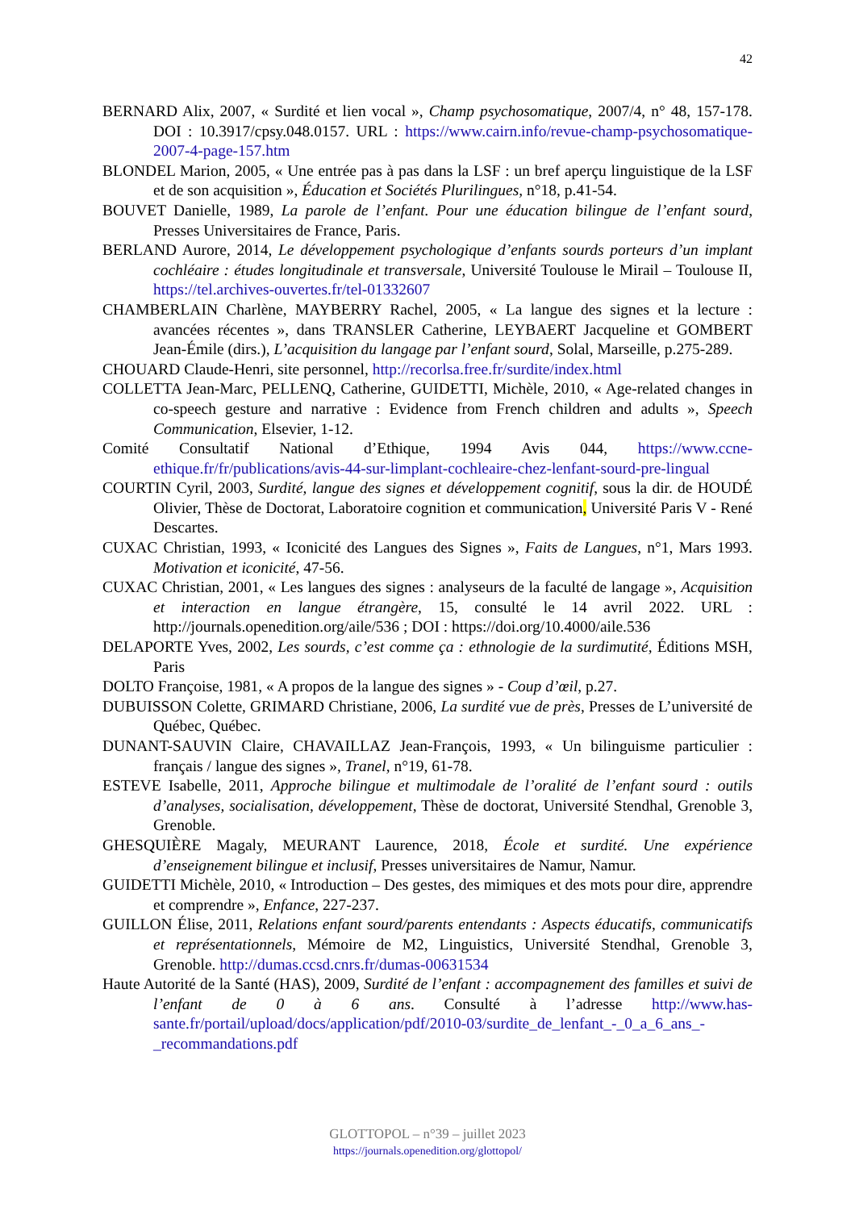42
BERNARD Alix, 2007, « Surdité et lien vocal », Champ psychosomatique, 2007/4, n° 48, 157-178. DOI : 10.3917/cpsy.048.0157. URL : https://www.cairn.info/revue-champ-psychosomatique-2007-4-page-157.htm
BLONDEL Marion, 2005, « Une entrée pas à pas dans la LSF : un bref aperçu linguistique de la LSF et de son acquisition », Éducation et Sociétés Plurilingues, n°18, p.41-54.
BOUVET Danielle, 1989, La parole de l’enfant. Pour une éducation bilingue de l’enfant sourd, Presses Universitaires de France, Paris.
BERLAND Aurore, 2014, Le développement psychologique d’enfants sourds porteurs d’un implant cochléaire : études longitudinale et transversale, Université Toulouse le Mirail – Toulouse II, https://tel.archives-ouvertes.fr/tel-01332607
CHAMBERLAIN Charlène, MAYBERRY Rachel, 2005, « La langue des signes et la lecture : avancées récentes », dans TRANSLER Catherine, LEYBAERT Jacqueline et GOMBERT Jean-Émile (dirs.), L’acquisition du langage par l’enfant sourd, Solal, Marseille, p.275-289.
CHOUARD Claude-Henri, site personnel, http://recorlsa.free.fr/surdite/index.html
COLLETTA Jean-Marc, PELLENQ, Catherine, GUIDETTI, Michèle, 2010, « Age-related changes in co-speech gesture and narrative : Evidence from French children and adults », Speech Communication, Elsevier, 1-12.
Comité Consultatif National d’Ethique, 1994 Avis 044, https://www.ccne-ethique.fr/fr/publications/avis-44-sur-limplant-cochleaire-chez-lenfant-sourd-pre-lingual
COURTIN Cyril, 2003, Surdité, langue des signes et développement cognitif, sous la dir. de HOUDÉ Olivier, Thèse de Doctorat, Laboratoire cognition et communication, Université Paris V - René Descartes.
CUXAC Christian, 1993, « Iconicité des Langues des Signes », Faits de Langues, n°1, Mars 1993. Motivation et iconicité, 47-56.
CUXAC Christian, 2001, « Les langues des signes : analyseurs de la faculté de langage », Acquisition et interaction en langue étrangère, 15, consulté le 14 avril 2022. URL : http://journals.openedition.org/aile/536 ; DOI : https://doi.org/10.4000/aile.536
DELAPORTE Yves, 2002, Les sourds, c’est comme ça : ethnologie de la surdimutité, Éditions MSH, Paris
DOLTO Françoise, 1981, « A propos de la langue des signes » - Coup d’œil, p.27.
DUBUISSON Colette, GRIMARD Christiane, 2006, La surdité vue de près, Presses de L’université de Québec, Québec.
DUNANT-SAUVIN Claire, CHAVAILLAZ Jean-François, 1993, « Un bilinguisme particulier : français / langue des signes », Tranel, n°19, 61-78.
ESTEVE Isabelle, 2011, Approche bilingue et multimodale de l’oralité de l’enfant sourd : outils d’analyses, socialisation, développement, Thèse de doctorat, Université Stendhal, Grenoble 3, Grenoble.
GHESQUIÈRE Magaly, MEURANT Laurence, 2018, École et surdité. Une expérience d’enseignement bilingue et inclusif, Presses universitaires de Namur, Namur.
GUIDETTI Michèle, 2010, « Introduction – Des gestes, des mimiques et des mots pour dire, apprendre et comprendre », Enfance, 227-237.
GUILLON Élise, 2011, Relations enfant sourd/parents entendants : Aspects éducatifs, communicatifs et représentationnels, Mémoire de M2, Linguistics, Université Stendhal, Grenoble 3, Grenoble. http://dumas.ccsd.cnrs.fr/dumas-00631534
Haute Autorité de la Santé (HAS), 2009, Surdité de l’enfant : accompagnement des familles et suivi de l’enfant de 0 à 6 ans. Consulté à l’adresse http://www.has-sante.fr/portail/upload/docs/application/pdf/2010-03/surdite_de_lenfant_-_0_a_6_ans_-_recommandations.pdf
GLOTTOPOL – n°39 – juillet 2023
https://journals.openedition.org/glottopol/